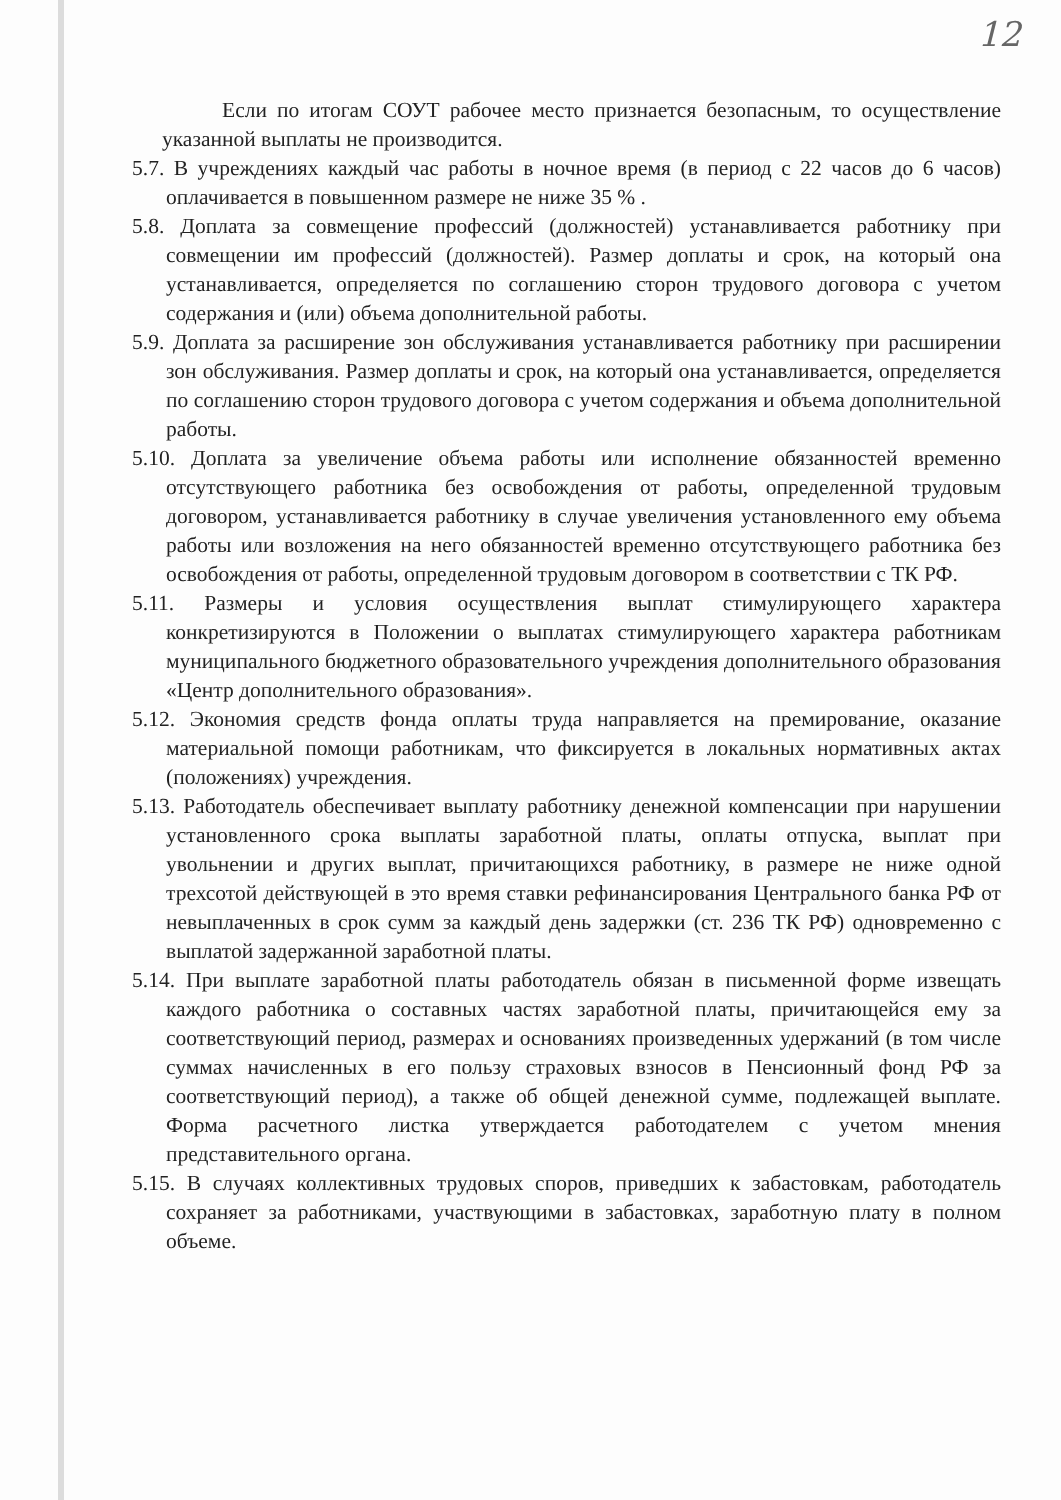12
Если по итогам СОУТ рабочее место признается безопасным, то осуществление указанной выплаты не производится.
5.7. В учреждениях каждый час работы в ночное время (в период с 22 часов до 6 часов) оплачивается в повышенном размере не ниже 35 % .
5.8. Доплата за совмещение профессий (должностей) устанавливается работнику при совмещении им профессий (должностей). Размер доплаты и срок, на который она устанавливается, определяется по соглашению сторон трудового договора с учетом содержания и (или) объема дополнительной работы.
5.9. Доплата за расширение зон обслуживания устанавливается работнику при расширении зон обслуживания. Размер доплаты и срок, на который она устанавливается, определяется по соглашению сторон трудового договора с учетом содержания и объема дополнительной работы.
5.10. Доплата за увеличение объема работы или исполнение обязанностей временно отсутствующего работника без освобождения от работы, определенной трудовым договором, устанавливается работнику в случае увеличения установленного ему объема работы или возложения на него обязанностей временно отсутствующего работника без освобождения от работы, определенной трудовым договором в соответствии с ТК РФ.
5.11. Размеры и условия осуществления выплат стимулирующего характера конкретизируются в Положении о выплатах стимулирующего характера работникам муниципального бюджетного образовательного учреждения дополнительного образования «Центр дополнительного образования».
5.12. Экономия средств фонда оплаты труда направляется на премирование, оказание материальной помощи работникам, что фиксируется в локальных нормативных актах (положениях) учреждения.
5.13. Работодатель обеспечивает выплату работнику денежной компенсации при нарушении установленного срока выплаты заработной платы, оплаты отпуска, выплат при увольнении и других выплат, причитающихся работнику, в размере не ниже одной трехсотой действующей в это время ставки рефинансирования Центрального банка РФ от невыплаченных в срок сумм за каждый день задержки (ст. 236 ТК РФ) одновременно с выплатой задержанной заработной платы.
5.14. При выплате заработной платы работодатель обязан в письменной форме извещать каждого работника о составных частях заработной платы, причитающейся ему за соответствующий период, размерах и основаниях произведенных удержаний (в том числе суммах начисленных в его пользу страховых взносов в Пенсионный фонд РФ за соответствующий период), а также об общей денежной сумме, подлежащей выплате. Форма расчетного листка утверждается работодателем с учетом мнения представительного органа.
5.15. В случаях коллективных трудовых споров, приведших к забастовкам, работодатель сохраняет за работниками, участвующими в забастовках, заработную плату в полном объеме.